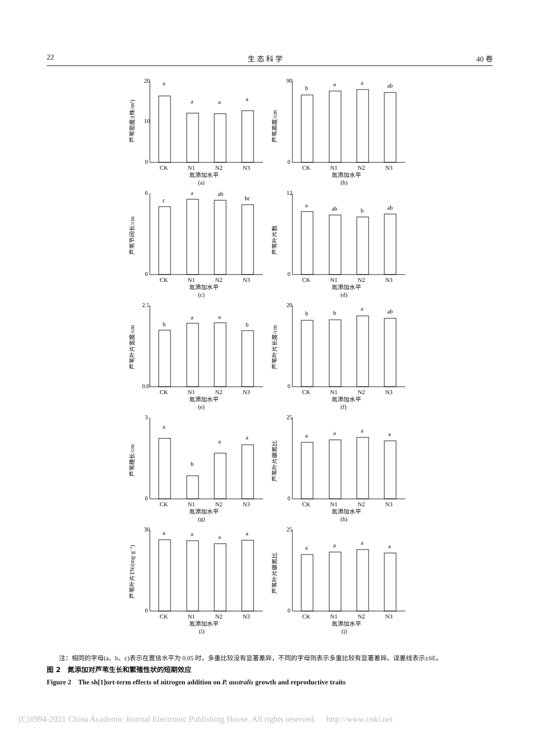22 生 态 科 学 40 卷
芦苇密度/(株/m²)
20
10
0
a
a
a
a
CK
N1
N2
N3
氮添加水平
(a)
芦苇高度/cm
90
0
b
a
a
ab
CK
N1
N2
N3
氮添加水平
(b)
芦苇节间长/cm
6
0
c
a
ab
bc
CK
N1
N2
N3
氮添加水平
(c)
芦苇叶片数
12
0
a
ab
b
ab
CK
N1
N2
N3
氮添加水平
(d)
芦苇叶片宽度/cm
2.5
0.0
b
a
a
b
CK
N1
N2
N3
氮添加水平
(e)
芦苇叶片长度/cm
20
0
b
b
a
ab
CK
N1
N2
N3
氮添加水平
(f)
芦苇穗长/cm
3
0
a
b
a
a
CK
N1
N2
N3
氮添加水平
(g)
芦苇叶片碳氮比
25
0
a
a
a
a
CK
N1
N2
N3
氮添加水平
(h)
芦苇叶片TN/(mg·g−1)
30
0
a
a
a
a
CK
N1
N2
N3
氮添加水平
(i)
芦苇叶片碳氮比
25
0
a
a
a
a
CK
N1
N2
N3
氮添加水平
(j)
注：相同的字母(a、b、c)表示在置信水平为 0.05 时，多重比较没有显著差异，不同的字母则表示多重比较有显著差异。误差线表示±SE。
图 2　氮添加对芦苇生长和繁殖性状的短期效应
Figure 2　The sh[1]ort-term effects of nitrogen addition on P. australis growth and reproductive traits
(C)1994-2021 China Academic Journal Electronic Publishing House. All rights reserved.　 http://www.cnki.net